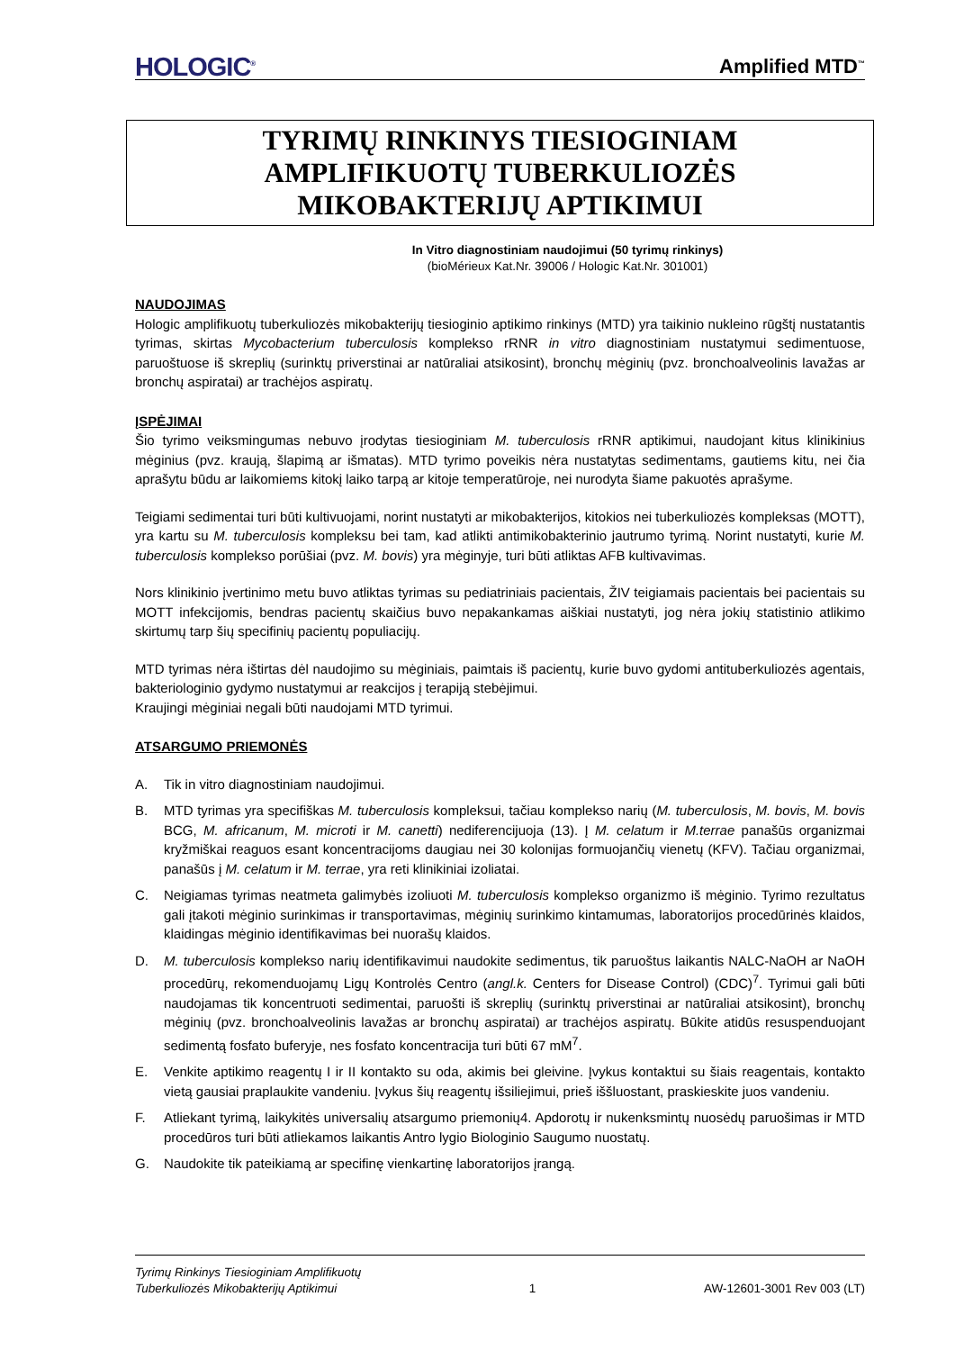HOLOGIC<sup>®</sup> Amplified MTD<sup>™</sup>
TYRIMŲ RINKINYS TIESIOGINIAM
AMPLIFIKUOTŲ TUBERKULIOZĖS
MIKOBAKTERIJŲ APTIKIMUI
In Vitro diagnostiniam naudojimui (50 tyrimų rinkinys)
(bioMérieux Kat.Nr. 39006 / Hologic Kat.Nr. 301001)
NAUDOJIMAS
Hologic amplifikuotų tuberkuliozės mikobakterijų tiesioginio aptikimo rinkinys (MTD) yra taikinio nukleino rūgštį nustatantis tyrimas, skirtas Mycobacterium tuberculosis komplekso rRNR in vitro diagnostiniam nustatymui sedimentuose, paruoštuose iš skreplių (surinktų priverstinai ar natūraliai atsikosint), bronchų mėginių (pvz. bronchoalveolinis lavažas ar bronchų aspiratai) ar trachėjos aspiratų.
ĮSPĖJIMAI
Šio tyrimo veiksmingumas nebuvo įrodytas tiesioginiam M. tuberculosis rRNR aptikimui, naudojant kitus klinikinius mėginius (pvz. kraują, šlapimą ar išmatas). MTD tyrimo poveikis nėra nustatytas sedimentams, gautiems kitu, nei čia aprašytu būdu ar laikomiems kitokį laiko tarpą ar kitoje temperatūroje, nei nurodyta šiame pakuotės aprašyme.
Teigiami sedimentai turi būti kultivuojami, norint nustatyti ar mikobakterijos, kitokios nei tuberkuliozės kompleksas (MOTT), yra kartu su M. tuberculosis kompleksu bei tam, kad atlikti antimikobakterinio jautrumo tyrimą. Norint nustatyti, kurie M. tuberculosis komplekso porūšiai (pvz. M. bovis) yra mėginyje, turi būti atliktas AFB kultivavimas.
Nors klinikinio įvertinimo metu buvo atliktas tyrimas su pediatriniais pacientais, ŽIV teigiamais pacientais bei pacientais su MOTT infekcijomis, bendras pacientų skaičius buvo nepakankamas aiškiai nustatyti, jog nėra jokių statistinio atlikimo skirtumų tarp šių specifinių pacientų populiacijų.
MTD tyrimas nėra ištirtas dėl naudojimo su mėginiais, paimtais iš pacientų, kurie buvo gydomi antituberkuliozės agentais, bakteriologinio gydymo nustatymui ar reakcijos į terapiją stebėjimui.
Kraujingi mėginiai negali būti naudojami MTD tyrimui.
ATSARGUMO PRIEMONĖS
A. Tik in vitro diagnostiniam naudojimui.
B. MTD tyrimas yra specifiškas M. tuberculosis kompleksui, tačiau komplekso narių (M. tuberculosis, M. bovis, M. bovis BCG, M. africanum, M. microti ir M. canetti) nediferencijuoja (13). Į M. celatum ir M.terrae panašūs organizmai kryžmiškai reaguos esant koncentracijoms daugiau nei 30 kolonijas formuojančių vienetų (KFV). Tačiau organizmai, panašūs į M. celatum ir M. terrae, yra reti klinikiniai izoliatai.
C. Neigiamas tyrimas neatmeta galimybės izoliuoti M. tuberculosis komplekso organizmo iš mėginio. Tyrimo rezultatus gali įtakoti mėginio surinkimas ir transportavimas, mėginių surinkimo kintamumas, laboratorijos procedūrinės klaidos, klaidingas mėginio identifikavimas bei nuorašų klaidos.
D. M. tuberculosis komplekso narių identifikavimui naudokite sedimentus, tik paruoštus laikantis NALC-NaOH ar NaOH procedūrų, rekomenduojamų Ligų Kontrolės Centro (angl.k. Centers for Disease Control) (CDC)<sup>7</sup>. Tyrimui gali būti naudojamas tik koncentruoti sedimentai, paruošti iš skreplių (surinktų priverstinai ar natūraliai atsikosint), bronchų mėginių (pvz. bronchoalveolinis lavažas ar bronchų aspiratai) ar trachėjos aspiratų. Būkite atidūs resuspenduojant sedimentą fosfato buferyje, nes fosfato koncentracija turi būti 67 mM<sup>7</sup>.
E. Venkite aptikimo reagentų I ir II kontakto su oda, akimis bei gleivine. Įvykus kontaktui su šiais reagentais, kontakto vietą gausiai praplaukite vandeniu. Įvykus šių reagentų išsiliejimui, prieš iššluostant, praskieskite juos vandeniu.
F. Atliekant tyrimą, laikykitės universalių atsargumo priemonių4. Apdorotų ir nukenksmintų nuosėdų paruošimas ir MTD procedūros turi būti atliekamos laikantis Antro lygio Biologinio Saugumo nuostatų.
G. Naudokite tik pateikiamą ar specifinę vienkartinę laboratorijos įrangą.
Tyrimų Rinkinys Tiesioginiam Amplifikuotų
Tuberkuliozės Mikobakterijų Aptikimui 1 AW-12601-3001 Rev 003 (LT)